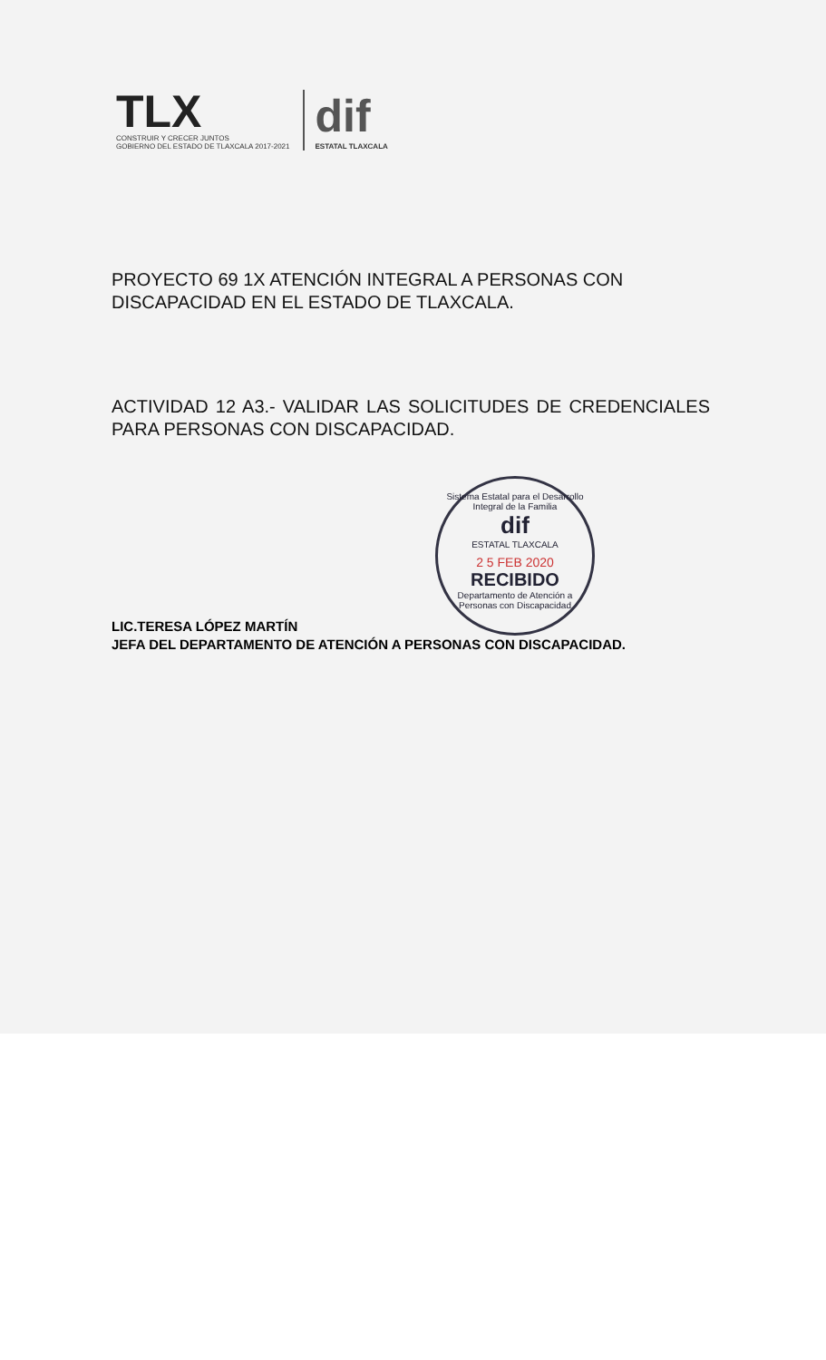TLX
CONSTRUIR Y CRECER JUNTOS
GOBIERNO DEL ESTADO DE TLAXCALA 2017-2021
dif
ESTATAL TLAXCALA
PROYECTO 69 1X ATENCIÓN INTEGRAL A PERSONAS CON DISCAPACIDAD EN EL ESTADO DE TLAXCALA.
ACTIVIDAD 12 A3.- VALIDAR LAS SOLICITUDES DE CREDENCIALES PARA PERSONAS CON DISCAPACIDAD.
LIC.TERESA LÓPEZ MARTÍN
JEFA DEL DEPARTAMENTO DE ATENCIÓN A PERSONAS CON DISCAPACIDAD.
Sistema Estatal para el Desarrollo Integral de la Familia
dif
ESTATAL TLAXCALA
2 5 FEB 2020
RECIBIDO
Departamento de Atención a Personas con Discapacidad